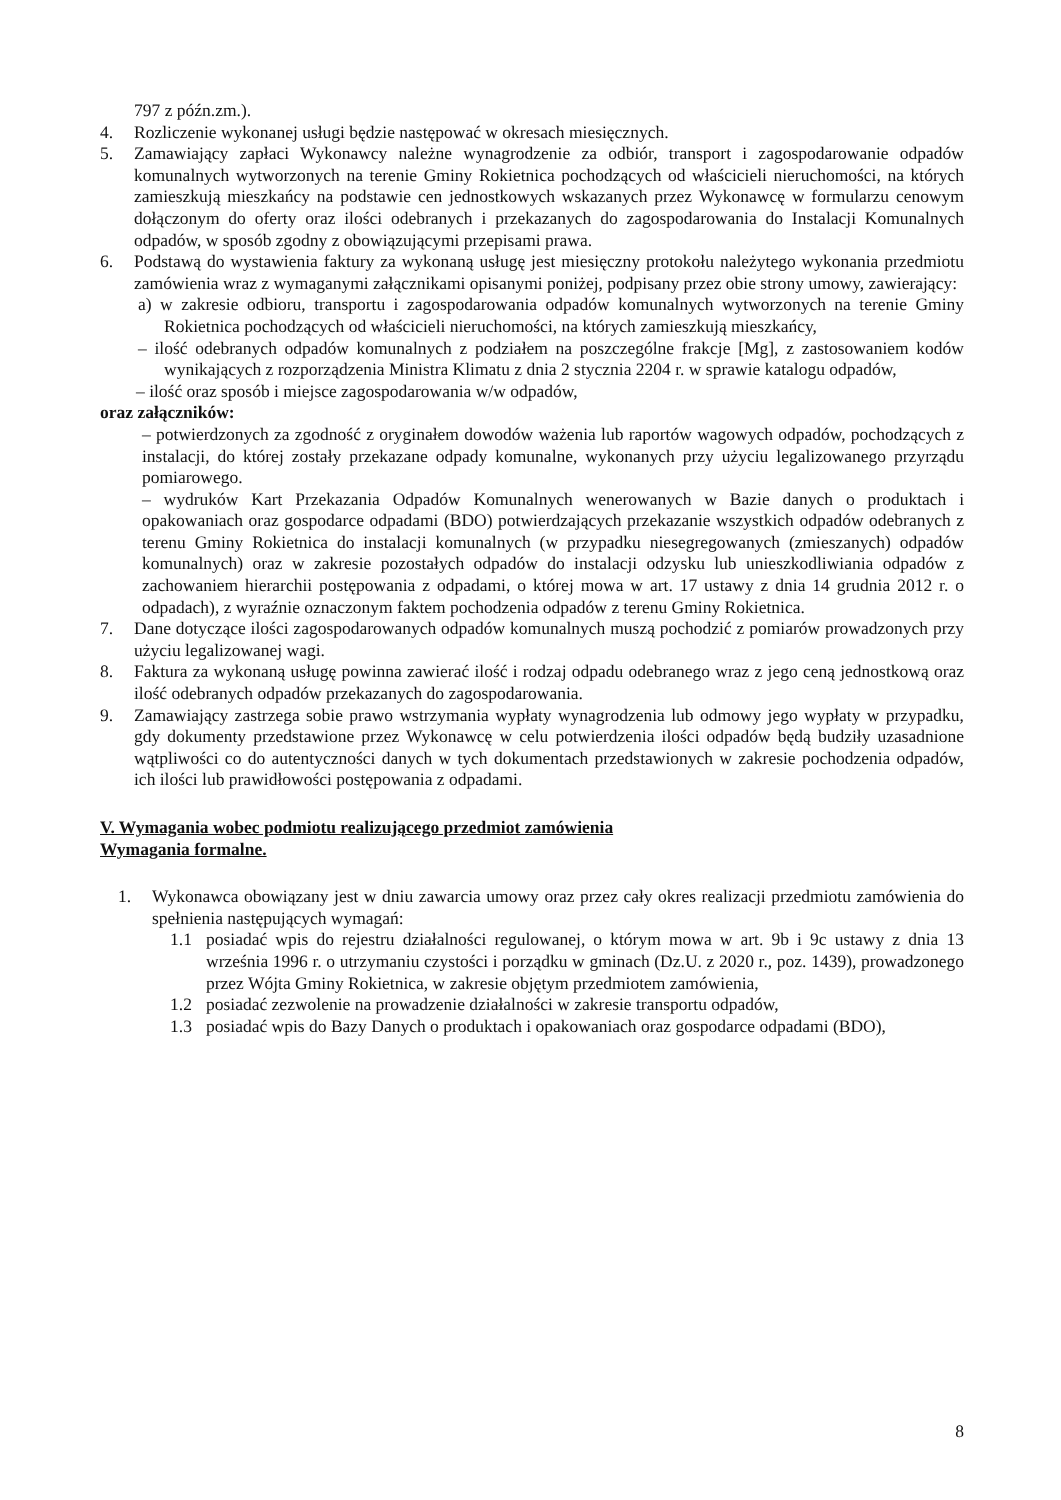797 z późn.zm.).
4. Rozliczenie wykonanej usługi będzie następować w okresach miesięcznych.
5. Zamawiający zapłaci Wykonawcy należne wynagrodzenie za odbiór, transport i zagospodarowanie odpadów komunalnych wytworzonych na terenie Gminy Rokietnica pochodzących od właścicieli nieruchomości, na których zamieszkują mieszkańcy na podstawie cen jednostkowych wskazanych przez Wykonawcę w formularzu cenowym dołączonym do oferty oraz ilości odebranych i przekazanych do zagospodarowania do Instalacji Komunalnych odpadów, w sposób zgodny z obowiązującymi przepisami prawa.
6. Podstawą do wystawienia faktury za wykonaną usługę jest miesięczny protokołu należytego wykonania przedmiotu zamówienia wraz z wymaganymi załącznikami opisanymi poniżej, podpisany przez obie strony umowy, zawierający:
a) w zakresie odbioru, transportu i zagospodarowania odpadów komunalnych wytworzonych na terenie Gminy Rokietnica pochodzących od właścicieli nieruchomości, na których zamieszkują mieszkańcy,
– ilość odebranych odpadów komunalnych z podziałem na poszczególne frakcje [Mg], z zastosowaniem kodów wynikających z rozporządzenia Ministra Klimatu z dnia 2 stycznia 2204 r. w sprawie katalogu odpadów,
– ilość oraz sposób i miejsce zagospodarowania w/w odpadów,
oraz załączników:
– potwierdzonych za zgodność z oryginałem dowodów ważenia lub raportów wagowych odpadów, pochodzących z instalacji, do której zostały przekazane odpady komunalne, wykonanych przy użyciu legalizowanego przyrządu pomiarowego.
– wydruków Kart Przekazania Odpadów Komunalnych wenerowanych w Bazie danych o produktach i opakowaniach oraz gospodarce odpadami (BDO) potwierdzających przekazanie wszystkich odpadów odebranych z terenu Gminy Rokietnica do instalacji komunalnych (w przypadku niesegregowanych (zmieszanych) odpadów komunalnych) oraz w zakresie pozostałych odpadów do instalacji odzysku lub unieszkodliwiania odpadów z zachowaniem hierarchii postępowania z odpadami, o której mowa w art. 17 ustawy z dnia 14 grudnia 2012 r. o odpadach), z wyraźnie oznaczonym faktem pochodzenia odpadów z terenu Gminy Rokietnica.
7. Dane dotyczące ilości zagospodarowanych odpadów komunalnych muszą pochodzić z pomiarów prowadzonych przy użyciu legalizowanej wagi.
8. Faktura za wykonaną usługę powinna zawierać ilość i rodzaj odpadu odebranego wraz z jego ceną jednostkową oraz ilość odebranych odpadów przekazanych do zagospodarowania.
9. Zamawiający zastrzega sobie prawo wstrzymania wypłaty wynagrodzenia lub odmowy jego wypłaty w przypadku, gdy dokumenty przedstawione przez Wykonawcę w celu potwierdzenia ilości odpadów będą budziły uzasadnione wątpliwości co do autentyczności danych w tych dokumentach przedstawionych w zakresie pochodzenia odpadów, ich ilości lub prawidłowości postępowania z odpadami.
V. Wymagania wobec podmiotu realizującego przedmiot zamówienia
Wymagania formalne.
1. Wykonawca obowiązany jest w dniu zawarcia umowy oraz przez cały okres realizacji przedmiotu zamówienia do spełnienia następujących wymagań:
1.1 posiadać wpis do rejestru działalności regulowanej, o którym mowa w art. 9b i 9c ustawy z dnia 13 września 1996 r. o utrzymaniu czystości i porządku w gminach (Dz.U. z 2020 r., poz. 1439), prowadzonego przez Wójta Gminy Rokietnica, w zakresie objętym przedmiotem zamówienia,
1.2 posiadać zezwolenie na prowadzenie działalności w zakresie transportu odpadów,
1.3 posiadać wpis do Bazy Danych o produktach i opakowaniach oraz gospodarce odpadami (BDO),
8